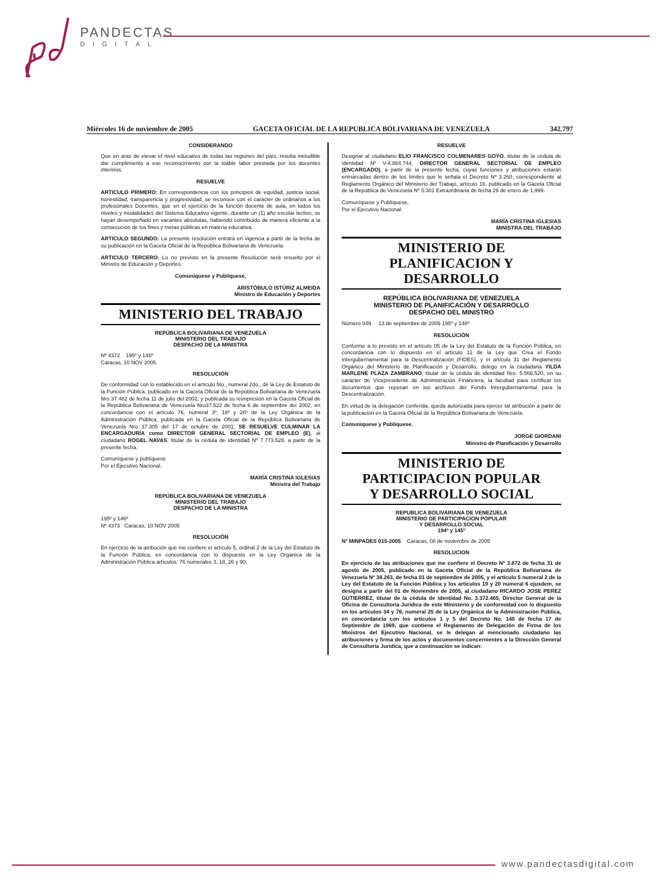PANDECTAS
DIGITAL
Miércoles 16 de noviembre de 2005 GACETA OFICIAL DE LA REPUBLICA BOLIVARIANA DE VENEZUELA 342.797
CONSIDERANDO
Que en aras de elevar el nivel educativo de todas las regiones del país, resulta ineludible dar cumplimiento a ese reconocimiento por la loable labor prestada por los docentes interinos.
RESUELVE
ARTICULO PRIMERO: En correspondencia con los principios de equidad, justicia social, honestidad, transparencia y progresividad, se reconoce con el carácter de ordinarios a los profesionales Docentes, que en el ejercicio de la función docente de aula, en todos los niveles y modalidades del Sistema Educativo vigente, durante un (1) año escolar lectivo, se hayan desempeñado en vacantes absolutas, habiendo contribuido de manera eficiente a la consecución de los fines y metas públicas en materia educativa.
ARTICULO SEGUNDO: La presente resolución entrará en vigencia a partir de la fecha de su publicación en la Gaceta Oficial de la República Bolivariana de Venezuela.
ARTICULO TERCERO: Lo no previsto en la presente Resolución será resuelto por el Ministro de Educación y Deportes.
Comuníquese y Publíquese,
ARISTÓBULO ISTÚRIZ ALMEIDA
Ministro de Educación y Deportes
MINISTERIO DEL TRABAJO
REPÚBLICA BOLIVARIANA DE VENEZUELA
MINISTERIO DEL TRABAJO
DESPACHO DE LA MINISTRA
Nº 4372 195º y 146º
Caracas, 10 NOV 2005
RESOLUCIÓN
De conformidad con lo establecido en el artículo 5to., numeral 2do., de la Ley de Estatuto de la Función Pública, publicado en la Gaceta Oficial de la República Bolivariana de Venezuela Nro 37.482 de fecha 11 de julio del 2002, y publicada su reimpresión en la Gaceta Oficial de la República Bolivariana de Venezuela Nro37.522 de fecha 6 de septiembre del 2002, en concordancia con el artículo 76, numeral 3º, 18º y 26º de la Ley Orgánica de la Administración Pública, publicada en la Gaceta Oficial de la República Bolivariana de Venezuela Nro 37.305 del 17 de octubre de 2001; SE RESUELVE CULMINAR LA ENCARGADURÍA como DIRECTOR GENERAL SECTORIAL DE EMPLEO (E), al ciudadano ROGEL NAVAS, titular de la cédula de identidad Nº 7.773.528, a partir de la presente fecha.
Comuníquese y publíquese
Por el Ejecutivo Nacional,
MARÍA CRISTINA IGLESIAS
Ministra del Trabajo
REPÚBLICA BOLIVARIANA DE VENEZUELA
MINISTERIO DEL TRABAJO
DESPACHO DE LA MINISTRA
195º y 146º
Nº 4373 Caracas, 10 NOV 2005
RESOLUCIÓN
En ejercicio de la atribución que me confiere el artículo 5, ordinal 2 de la Ley del Estatuto de la Función Pública, en concordancia con lo dispuesto en la Ley Orgánica de la Administración Pública artículos: 76 numerales 3, 18, 26 y 90;
RESUELVE
Designar al ciudadano ELIO FRANCISCO COLMENARES GOYO, titular de la cédula de identidad Nº V-4.884.744, DIRECTOR GENERAL SECTORIAL DE EMPLEO (ENCARGADO), a partir de la presente fecha, cuyas funciones y atribuciones estarán enmarcadas dentro de los límites que le señala el Decreto Nº 3.260, correspondiente al Reglamento Orgánico del Ministerio del Trabajo, artículo 16, publicado en la Gaceta Oficial de la República de Venezuela Nº 5.301 Extraordinaria de fecha 29 de enero de 1.999.
Comuníquese y Publíquese,
Por el Ejecutivo Nacional.
MARÍA CRISTINA IGLESIAS
MINISTRA DEL TRABAJO
MINISTERIO DE
PLANIFICACION Y DESARROLLO
REPÚBLICA BOLIVARIANA DE VENEZUELA
MINISTERIO DE PLANIFICACIÓN Y DESARROLLO
DESPACHO DEL MINISTRO
Número 049 13 de septiembre de 2005 195º y 146º
RESOLUCIÓN
Conforme a lo previsto en el artículo 05 de la Ley del Estatuto de la Función Pública, en concordancia con lo dispuesto en el artículo 11 de la Ley que Crea el Fondo Intergubernamental para la Descentralización (FIDES), y el artículo 31 del Reglamento Orgánico del Ministerio de Planificación y Desarrollo, delego en la ciudadana YILDA MARLENE PLAZA ZAMBRANO, titular de la cédula de identidad Nro. 5.566.520, en su carácter de Vicepresidente de Administración Financiera, la facultad para certificar los documentos que reposan en los archivos del Fondo Intergubernamental para la Descentralización.
En virtud de la delegación conferida, queda autorizada para ejercer tal atribución a partir de la publicación en la Gaceta Oficial de la República Bolivariana de Venezuela.
Comuníquese y Publíquese.
JORGE GIORDANI
Ministro de Planificación y Desarrollo
MINISTERIO DE
PARTICIPACION POPULAR
Y DESARROLLO SOCIAL
REPUBLICA BOLIVARIANA DE VENEZUELA
MINISTERIO DE PARTICIPACION POPULAR
Y DESARROLLO SOCIAL
194º y 145º
Nº MINPADES 015-2005 Caracas, 08 de noviembre de 2005
RESOLUCION
En ejercicio de las atribuciones que me confiere el Decreto Nº 3.872 de fecha 31 de agosto de 2005, publicado en la Gaceta Oficial de la República Bolivariana de Venezuela Nº 38.263, de fecha 01 de septiembre de 2005, y el artículo 5 numeral 2 de la Ley del Estatuto de la Función Pública y los artículos 19 y 20 numeral 6 ejusdem, se designa a partir del 01 de Noviembre de 2005, al ciudadano RICARDO JOSE PEREZ GUTIERREZ, titular de la cédula de identidad No. 3.372.465, Director General de la Oficina de Consultoría Jurídica de este Ministerio y de conformidad con lo dispuesto en los artículos 34 y 76, numeral 25 de la Ley Orgánica de la Administración Pública, en concordancia con los artículos 1 y 5 del Decreto No. 140 de fecha 17 de Septiembre de 1969, que contiene el Reglamento de Delegación de Firma de los Ministros del Ejecutivo Nacional, se le delegan al mencionado ciudadano las atribuciones y firma de los actos y documentos concernientes a la Dirección General de Consultoría Jurídica, que a continuación se indican:
www.pandectasdigital.com